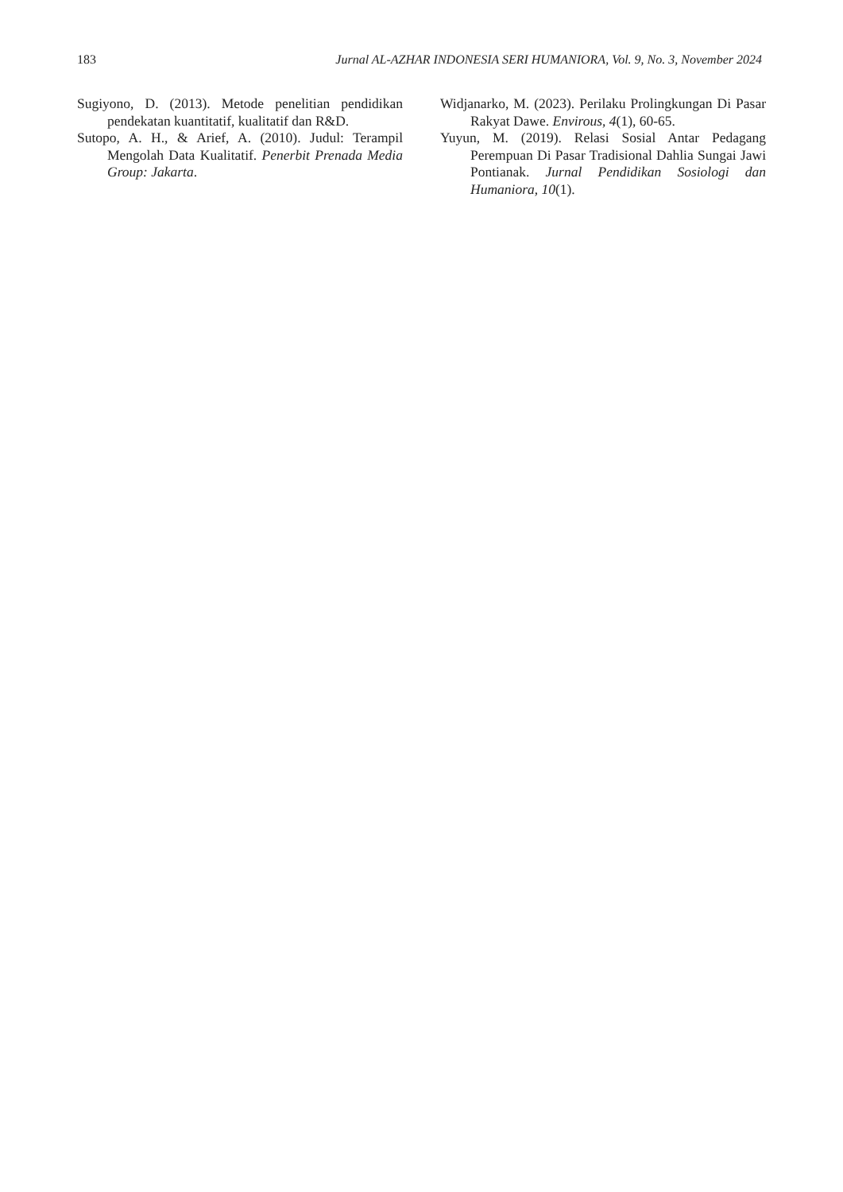183 Jurnal AL-AZHAR INDONESIA SERI HUMANIORA, Vol. 9, No. 3, November 2024
Sugiyono, D. (2013). Metode penelitian pendidikan pendekatan kuantitatif, kualitatif dan R&D.
Sutopo, A. H., & Arief, A. (2010). Judul: Terampil Mengolah Data Kualitatif. Penerbit Prenada Media Group: Jakarta.
Widjanarko, M. (2023). Perilaku Prolingkungan Di Pasar Rakyat Dawe. Envirous, 4(1), 60-65.
Yuyun, M. (2019). Relasi Sosial Antar Pedagang Perempuan Di Pasar Tradisional Dahlia Sungai Jawi Pontianak. Jurnal Pendidikan Sosiologi dan Humaniora, 10(1).